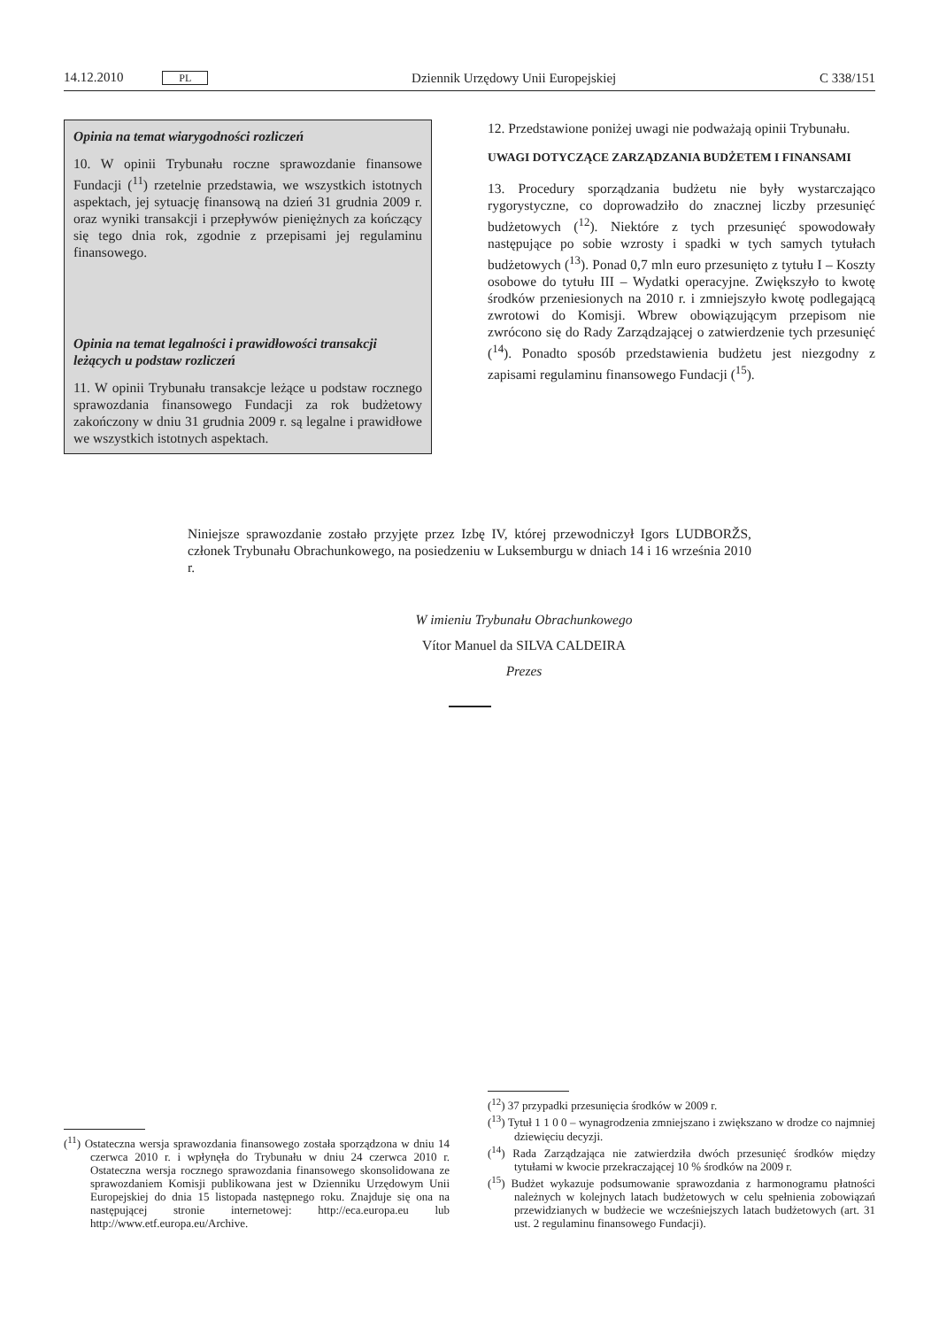14.12.2010 PL Dziennik Urzędowy Unii Europejskiej C 338/151
Opinia na temat wiarygodności rozliczeń
10. W opinii Trybunału roczne sprawozdanie finansowe Fundacji (<sup>11</sup>) rzetelnie przedstawia, we wszystkich istotnych aspektach, jej sytuację finansową na dzień 31 grudnia 2009 r. oraz wyniki transakcji i przepływów pieniężnych za kończący się tego dnia rok, zgodnie z przepisami jej regulaminu finansowego.
Opinia na temat legalności i prawidłowości transakcji leżących u podstaw rozliczeń
11. W opinii Trybunału transakcje leżące u podstaw rocznego sprawozdania finansowego Fundacji za rok budżetowy zakończony w dniu 31 grudnia 2009 r. są legalne i prawidłowe we wszystkich istotnych aspektach.
12. Przedstawione poniżej uwagi nie podważają opinii Trybunału.
UWAGI DOTYCZĄCE ZARZĄDZANIA BUDŻETEM I FINANSAMI
13. Procedury sporządzania budżetu nie były wystarczająco rygorystyczne, co doprowadziło do znacznej liczby przesunięć budżetowych (<sup>12</sup>). Niektóre z tych przesunięć spowodowały następujące po sobie wzrosty i spadki w tych samych tytułach budżetowych (<sup>13</sup>). Ponad 0,7 mln euro przesunięto z tytułu I – Koszty osobowe do tytułu III – Wydatki operacyjne. Zwiększyło to kwotę środków przeniesionych na 2010 r. i zmniejszyło kwotę podlegającą zwrotowi do Komisji. Wbrew obowiązującym przepisom nie zwrócono się do Rady Zarządzającej o zatwierdzenie tych przesunięć (<sup>14</sup>). Ponadto sposób przedstawienia budżetu jest niezgodny z zapisami regulaminu finansowego Fundacji (<sup>15</sup>).
Niniejsze sprawozdanie zostało przyjęte przez Izbę IV, której przewodniczył Igors LUDBORŽS, członek Trybunału Obrachunkowego, na posiedzeniu w Luksemburgu w dniach 14 i 16 września 2010 r.
W imieniu Trybunału Obrachunkowego
Vítor Manuel da SILVA CALDEIRA
Prezes
(<sup>11</sup>) Ostateczna wersja sprawozdania finansowego została sporządzona w dniu 14 czerwca 2010 r. i wpłynęła do Trybunału w dniu 24 czerwca 2010 r. Ostateczna wersja rocznego sprawozdania finansowego skonsolidowana ze sprawozdaniem Komisji publikowana jest w Dzienniku Urzędowym Unii Europejskiej do dnia 15 listopada następnego roku. Znajduje się ona na następującej stronie internetowej: http://eca.europa.eu lub http://www.etf.europa.eu/Archive.
(<sup>12</sup>) 37 przypadki przesunięcia środków w 2009 r.
(<sup>13</sup>) Tytuł 1 1 0 0 – wynagrodzenia zmniejszano i zwiększano w drodze co najmniej dziewięciu decyzji.
(<sup>14</sup>) Rada Zarządzająca nie zatwierdziła dwóch przesunięć środków między tytułami w kwocie przekraczającej 10 % środków na 2009 r.
(<sup>15</sup>) Budżet wykazuje podsumowanie sprawozdania z harmonogramu płatności należnych w kolejnych latach budżetowych w celu spełnienia zobowiązań przewidzianych w budżecie we wcześniejszych latach budżetowych (art. 31 ust. 2 regulaminu finansowego Fundacji).